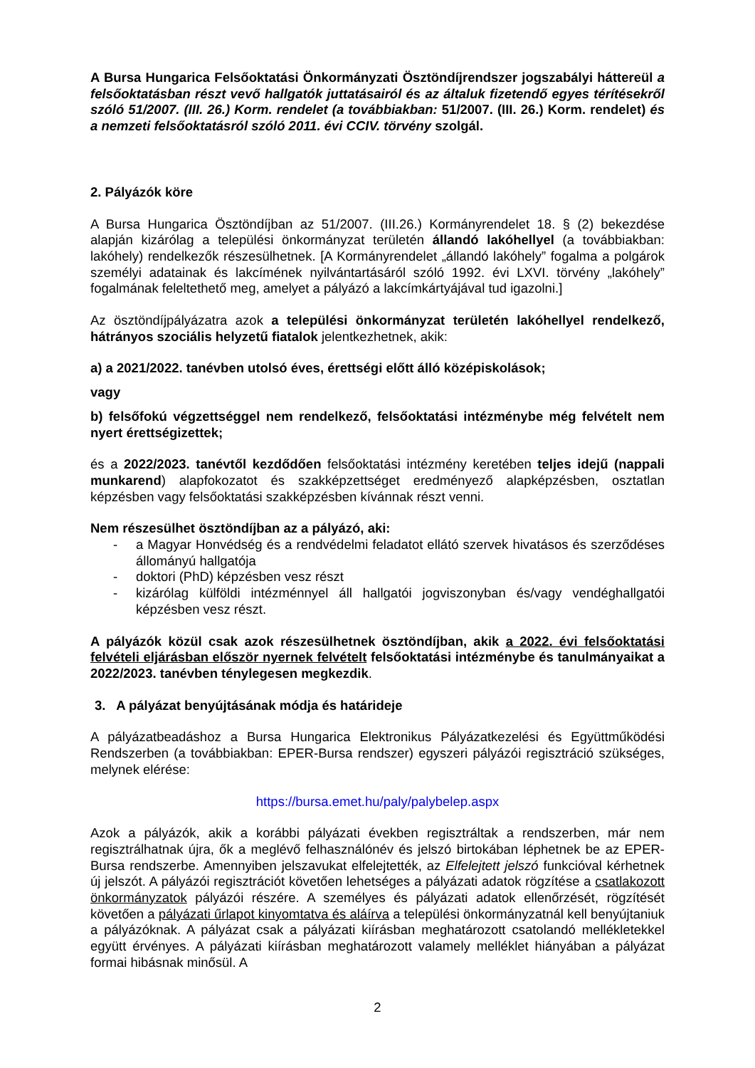A Bursa Hungarica Felsőoktatási Önkormányzati Ösztöndíjrendszer jogszabályi háttereül a felsőoktatásban részt vevő hallgatók juttatásairól és az általuk fizetendő egyes térítésekről szóló 51/2007. (III. 26.) Korm. rendelet (a továbbiakban: 51/2007. (III. 26.) Korm. rendelet) és a nemzeti felsőoktatásról szóló 2011. évi CCIV. törvény szolgál.
2. Pályázók köre
A Bursa Hungarica Ösztöndíjban az 51/2007. (III.26.) Kormányrendelet 18. § (2) bekezdése alapján kizárólag a települési önkormányzat területén állandó lakóhellyel (a továbbiakban: lakóhely) rendelkezők részesülhetnek. [A Kormányrendelet „állandó lakóhely” fogalma a polgárok személyi adatainak és lakcímének nyilvántartásáról szóló 1992. évi LXVI. törvény „lakóhely” fogalmának feleltethető meg, amelyet a pályázó a lakcímkártyájával tud igazolni.]
Az ösztöndíjpályázatra azok a települési önkormányzat területén lakóhellyel rendelkező, hátrányos szociális helyzetű fiatalok jelentkezhetnek, akik:
a) a 2021/2022. tanévben utolsó éves, érettségi előtt álló középiskolások;
vagy
b) felsőfokú végzettséggel nem rendelkező, felsőoktatási intézménybe még felvételt nem nyert érettségizettek;
és a 2022/2023. tanévtől kezdődően felsőoktatási intézmény keretében teljes idejű (nappali munkarend) alapfokozatot és szakképzettséget eredményező alapképzésben, osztatlan képzésben vagy felsőoktatási szakképzésben kívánnak részt venni.
Nem részesülhet ösztöndíjban az a pályázó, aki:
- a Magyar Honvédség és a rendvédelmi feladatot ellátó szervek hivatásos és szerződéses állományú hallgatója
- doktori (PhD) képzésben vesz részt
- kizárólag külföldi intézménnyel áll hallgatói jogviszonyban és/vagy vendéghallgatói képzésben vesz részt.
A pályázók közül csak azok részesülhetnek ösztöndíjban, akik a 2022. évi felsőoktatási felvételi eljárásban először nyernek felvételt felsőoktatási intézménybe és tanulmányaikat a 2022/2023. tanévben ténylegesen megkezdik.
3. A pályázat benyújtásának módja és határideje
A pályázatbeadáshoz a Bursa Hungarica Elektronikus Pályázatkezelési és Együttműködési Rendszerben (a továbbiakban: EPER-Bursa rendszer) egyszeri pályázói regisztráció szükséges, melynek elérése:
https://bursa.emet.hu/paly/palybelep.aspx
Azok a pályázók, akik a korábbi pályázati években regisztráltak a rendszerben, már nem regisztrálhatnak újra, ők a meglévő felhasználónév és jelszó birtokában léphetnek be az EPER-Bursa rendszerbe. Amennyiben jelszavukat elfelejtették, az Elfelejtett jelszó funkcióval kérhetnek új jelszót. A pályázói regisztrációt követően lehetséges a pályázati adatok rögzítése a csatlakozott önkormányzatok pályázói részére. A személyes és pályázati adatok ellenőrzését, rögzítését követően a pályázati űrlapot kinyomtatva és aláírva a települési önkormányzatnál kell benyújtaniuk a pályázóknak. A pályázat csak a pályázati kiírásban meghatározott csatolandó mellékletekkel együtt érvényes. A pályázati kiírásban meghatározott valamely melléklet hiányában a pályázat formai hibásnak minősül. A
2